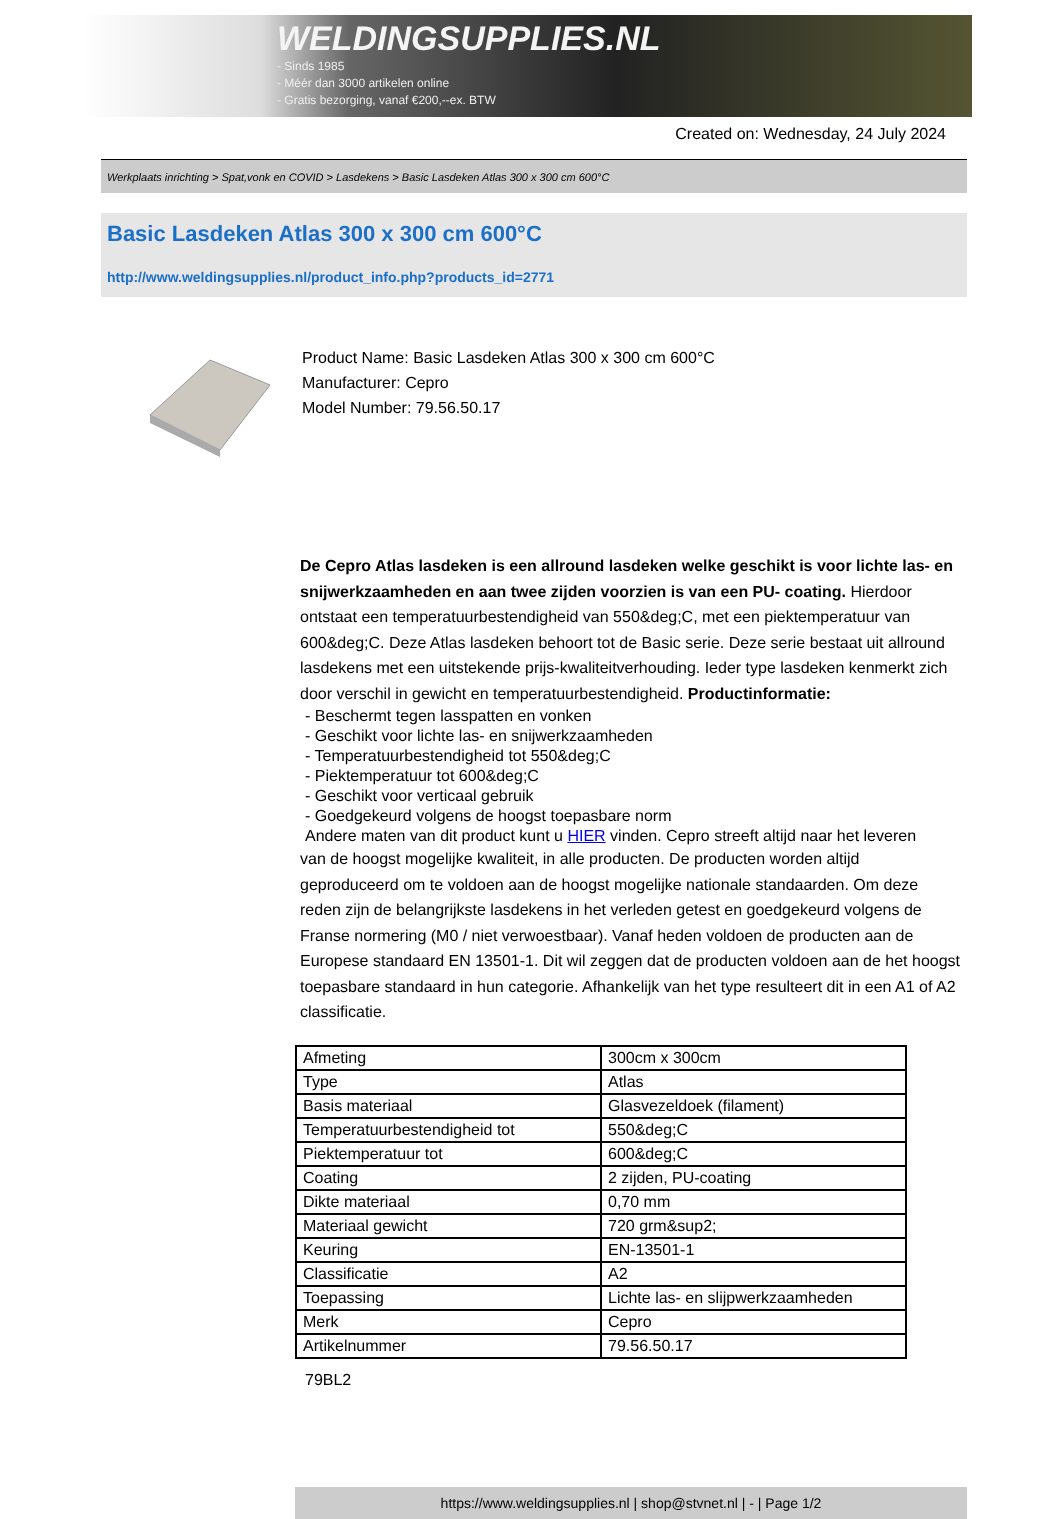WELDINGSUPPLIES.NL
- Sinds 1985
- Méér dan 3000 artikelen online
- Gratis bezorging, vanaf €200,--ex. BTW
Created on: Wednesday, 24 July 2024
Werkplaats inrichting > Spat,vonk en COVID > Lasdekens > Basic Lasdeken Atlas 300 x 300 cm 600°C
Basic Lasdeken Atlas 300 x 300 cm 600°C
http://www.weldingsupplies.nl/product_info.php?products_id=2771
Product Name: Basic Lasdeken Atlas 300 x 300 cm 600°C
Manufacturer: Cepro
Model Number: 79.56.50.17
De Cepro Atlas lasdeken is een allround lasdeken welke geschikt is voor lichte las- en snijwerkzaamheden en aan twee zijden voorzien is van een PU- coating. Hierdoor ontstaat een temperatuurbestendigheid van 550&deg;C, met een piektemperatuur van 600&deg;C. Deze Atlas lasdeken behoort tot de Basic serie. Deze serie bestaat uit allround lasdekens met een uitstekende prijs-kwaliteitverhouding. Ieder type lasdeken kenmerkt zich door verschil in gewicht en temperatuurbestendigheid. Productinformatie:
- Beschermt tegen lasspatten en vonken
- Geschikt voor lichte las- en snijwerkzaamheden
- Temperatuurbestendigheid tot 550&deg;C
- Piektemperatuur tot 600&deg;C
- Geschikt voor verticaal gebruik
- Goedgekeurd volgens de hoogst toepasbare norm
Andere maten van dit product kunt u HIER vinden. Cepro streeft altijd naar het leveren
van de hoogst mogelijke kwaliteit, in alle producten. De producten worden altijd geproduceerd om te voldoen aan de hoogst mogelijke nationale standaarden. Om deze reden zijn de belangrijkste lasdekens in het verleden getest en goedgekeurd volgens de Franse normering (M0 / niet verwoestbaar). Vanaf heden voldoen de producten aan de Europese standaard EN 13501-1. Dit wil zeggen dat de producten voldoen aan de het hoogst toepasbare standaard in hun categorie. Afhankelijk van het type resulteert dit in een A1 of A2 classificatie.
| Afmeting | 300cm x 300cm |
| Type | Atlas |
| Basis materiaal | Glasvezeldoek (filament) |
| Temperatuurbestendigheid tot | 550&deg;C |
| Piektemperatuur tot | 600&deg;C |
| Coating | 2 zijden, PU-coating |
| Dikte materiaal | 0,70 mm |
| Materiaal gewicht | 720 grm&sup2; |
| Keuring | EN-13501-1 |
| Classificatie | A2 |
| Toepassing | Lichte las- en slijpwerkzaamheden |
| Merk | Cepro |
| Artikelnummer | 79.56.50.17 |
79BL2
https://www.weldingsupplies.nl | shop@stvnet.nl | - | Page 1/2